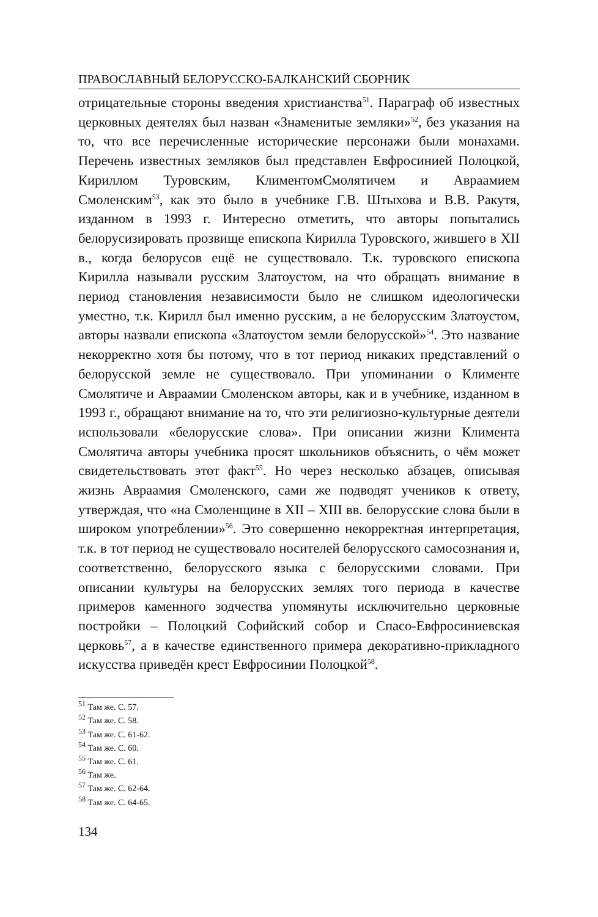ПРАВОСЛАВНЫЙ БЕЛОРУССКО-БАЛКАНСКИЙ СБОРНИК
отрицательные стороны введения христианства<sup>51</sup>. Параграф об известных церковных деятелях был назван «Знаменитые земляки»<sup>52</sup>, без указания на то, что все перечисленные исторические персонажи были монахами. Перечень известных земляков был представлен Евфросинией Полоцкой, Кириллом Туровским, КлиментомСмолятичем и Авраамием Смоленским<sup>53</sup>, как это было в учебнике Г.В. Штыхова и В.В. Ракутя, изданном в 1993 г. Интересно отметить, что авторы попытались белорусизировать прозвище епископа Кирилла Туровского, жившего в XII в., когда белорусов ещё не существовало. Т.к. туровского епископа Кирилла называли русским Златоустом, на что обращать внимание в период становления независимости было не слишком идеологически уместно, т.к. Кирилл был именно русским, а не белорусским Златоустом, авторы назвали епископа «Златоустом земли белорусской»<sup>54</sup>. Это название некорректно хотя бы потому, что в тот период никаких представлений о белорусской земле не существовало. При упоминании о Клименте Смолятиче и Авраамии Смоленском авторы, как и в учебнике, изданном в 1993 г., обращают внимание на то, что эти религиозно-культурные деятели использовали «белорусские слова». При описании жизни Климента Смолятича авторы учебника просят школьников объяснить, о чём может свидетельствовать этот факт<sup>55</sup>. Но через несколько абзацев, описывая жизнь Авраамия Смоленского, сами же подводят учеников к ответу, утверждая, что «на Смоленщине в XII – XIII вв. белорусские слова были в широком употреблении»<sup>56</sup>. Это совершенно некорректная интерпретация, т.к. в тот период не существовало носителей белорусского самосознания и, соответственно, белорусского языка с белорусскими словами. При описании культуры на белорусских землях того периода в качестве примеров каменного зодчества упомянуты исключительно церковные постройки – Полоцкий Софийский собор и Спасо-Евфросиниевская церковь<sup>57</sup>, а в качестве единственного примера декоративно-прикладного искусства приведён крест Евфросинии Полоцкой<sup>58</sup>.
<sup>51</sup> Там же. С. 57.
<sup>52</sup> Там же. С. 58.
<sup>53</sup> Там же. С. 61-62.
<sup>54</sup> Там же. С. 60.
<sup>55</sup> Там же. С. 61.
<sup>56</sup> Там же.
<sup>57</sup> Там же. С. 62-64.
<sup>58</sup> Там же. С. 64-65.
134